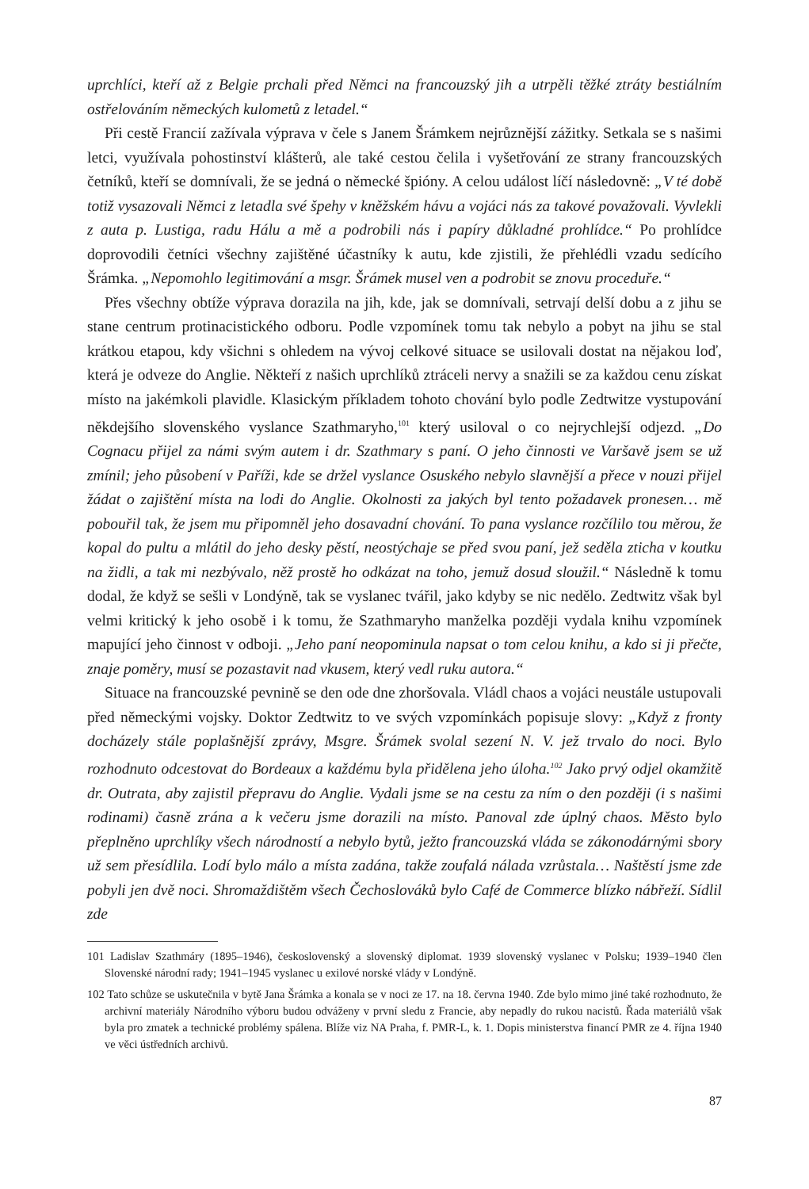uprchlíci, kteří až z Belgie prchali před Němci na francouzský jih a utrpěli těžké ztráty bestiálním ostřelováním německých kulometů z letadel.“
Při cestě Francií zažívala výprava v čele s Janem Šrámkem nejrůznější zážitky. Setkala se s našimi letci, využívala pohostinství klášterů, ale také cestou čelila i vyšetřování ze strany francouzských četníků, kteří se domnívali, že se jedná o německé špióny. A celou událost líčí následovně: „V té době totiž vysazovali Němci z letadla své špehy v kněžském hávu a vojáci nás za takové považovali. Vyvlekli z auta p. Lustiga, radu Hálu a mě a podrobili nás i papíry důkladné prohlídce.“ Po prohlídce doprovodili četníci všechny zajištěné účastníky k autu, kde zjistili, že přehlédli vzadu sedícího Šrámka. „Nepomohlo legitimování a msgr. Šrámek musel ven a podrobit se znovu proceduře.“
Přes všechny obtíže výprava dorazila na jih, kde, jak se domnívali, setrvají delší dobu a z jihu se stane centrum protinacistického odboru. Podle vzpomínek tomu tak nebylo a pobyt na jihu se stal krátkou etapou, kdy všichni s ohledem na vývoj celkové situace se usilovali dostat na nějakou loď, která je odveze do Anglie. Někteří z našich uprchlíků ztráceli nervy a snažili se za každou cenu získat místo na jakémkoli plavidle. Klasickým příkladem tohoto chování bylo podle Zedtwitze vystupování někdejšího slovenského vyslance Szathmaryho,<sup>101</sup> který usiloval o co nejrychlejší odjezd. „Do Cognacu přijel za námi svým autem i dr. Szathmary s paní. O jeho činnosti ve Varšavě jsem se už zmínil; jeho působení v Paříži, kde se držel vyslance Osuského nebylo slavnější a přece v nouzi přijel žádat o zajištění místa na lodi do Anglie. Okolnosti za jakých byl tento požadavek pronesen… mě pobouřil tak, že jsem mu připomněl jeho dosavadní chování. To pana vyslance rozčílilo tou měrou, že kopal do pultu a mlátil do jeho desky pěstí, neostýchaje se před svou paní, jež seděla zticha v koutku na židli, a tak mi nezbývalo, něž prostě ho odkázat na toho, jemuž dosud sloužil.“ Následně k tomu dodal, že když se sešli v Londýně, tak se vyslanec tvářil, jako kdyby se nic nedělo. Zedtwitz však byl velmi kritický k jeho osobě i k tomu, že Szathmaryho manželka později vydala knihu vzpomínek mapující jeho činnost v odboji. „Jeho paní neopominula napsat o tom celou knihu, a kdo si ji přečte, znaje poměry, musí se pozastavit nad vkusem, který vedl ruku autora.“
Situace na francouzské pevnině se den ode dne zhoršovala. Vládl chaos a vojáci neustále ustupovali před německými vojsky. Doktor Zedtwitz to ve svých vzpomínkách popisuje slovy: „Když z fronty docházely stále poplašnější zprávy, Msgre. Šrámek svolal sezení N. V. jež trvalo do noci. Bylo rozhodnuto odcestovat do Bordeaux a každému byla přidělena jeho úloha.<sup>102</sup> Jako prvý odjel okamžitě dr. Outrata, aby zajistil přepravu do Anglie. Vydali jsme se na cestu za ním o den později (i s našimi rodinami) časně zrána a k večeru jsme dorazili na místo. Panoval zde úplný chaos. Město bylo přeplněno uprchlíky všech národností a nebylo bytů, ježto francouzská vláda se zákonodárnými sbory už sem přesídlila. Lodí bylo málo a místa zadána, takže zoufalá nálada vzrůstala… Naštěstí jsme zde pobyli jen dvě noci. Shromaždištěm všech Čechoslováků bylo Café de Commerce blízko nábřeží. Sídlil zde
101 Ladislav Szathmáry (1895–1946), československý a slovenský diplomat. 1939 slovenský vyslanec v Polsku; 1939–1940 člen Slovenské národní rady; 1941–1945 vyslanec u exilové norské vlády v Londýně.
102 Tato schůze se uskutečnila v bytě Jana Šrámka a konala se v noci ze 17. na 18. června 1940. Zde bylo mimo jiné také rozhodnuto, že archivní materiály Národního výboru budou odváženy v první sledu z Francie, aby nepadly do rukou nacistů. Řada materiálů však byla pro zmatek a technické problémy spálena. Blíže viz NA Praha, f. PMR-L, k. 1. Dopis ministerstva financí PMR ze 4. října 1940 ve věci ústředních archivů.
87